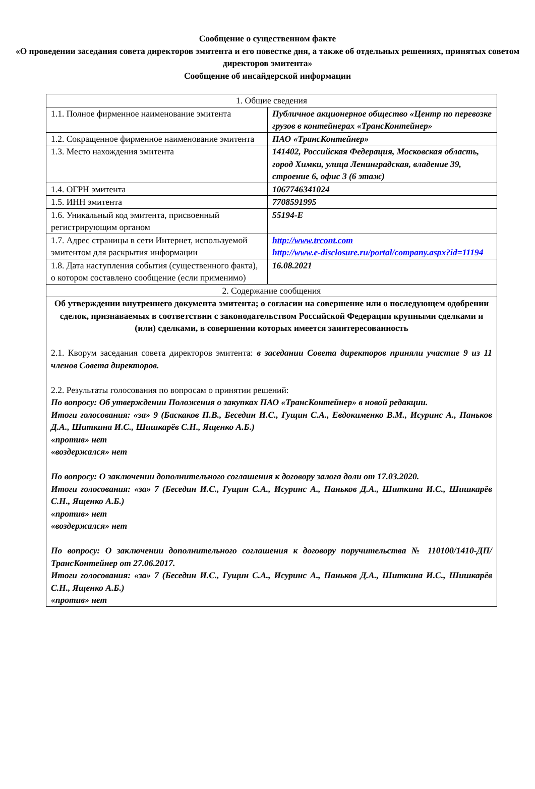Сообщение о существенном факте
«О проведении заседания совета директоров эмитента и его повестке дня, а также об отдельных решениях, принятых советом директоров эмитента»
Сообщение об инсайдерской информации
| 1. Общие сведения | |
| 1.1. Полное фирменное наименование эмитента | Публичное акционерное общество «Центр по перевозке грузов в контейнерах «ТрансКонтейнер» |
| 1.2. Сокращенное фирменное наименование эмитента | ПАО «ТрансКонтейнер» |
| 1.3. Место нахождения эмитента | 141402, Российская Федерация, Московская область, город Химки, улица Ленинградская, владение 39, строение 6, офис 3 (6 этаж) |
| 1.4. ОГРН эмитента | 1067746341024 |
| 1.5. ИНН эмитента | 7708591995 |
| 1.6. Уникальный код эмитента, присвоенный регистрирующим органом | 55194-E |
| 1.7. Адрес страницы в сети Интернет, используемой эмитентом для раскрытия информации | http://www.trcont.com http://www.e-disclosure.ru/portal/company.aspx?id=11194 |
| 1.8. Дата наступления события (существенного факта), о котором составлено сообщение (если применимо) | 16.08.2021 |
| 2. Содержание сообщения | |
| Об утверждении внутреннего документа эмитента; о согласии на совершение или о последующем одобрении сделок, признаваемых в соответствии с законодательством Российской Федерации крупными сделками и (или) сделками, в совершении которых имеется заинтересованность 2.1. Кворум заседания совета директоров эмитента: в заседании Совета директоров приняли участие 9 из 11 членов Совета директоров. 2.2. Результаты голосования по вопросам о принятии решений: По вопросу: Об утверждении Положения о закупках ПАО «ТрансКонтейнер» в новой редакции. Итоги голосования: «за» 9 (Баскаков П.В., Беседин И.С., Гущин С.А., Евдокименко В.М., Исуринс А., Паньков Д.А., Шиткина И.С., Шишкарёв С.Н., Ященко А.Б.) «против» нет «воздержался» нет По вопросу: О заключении дополнительного соглашения к договору залога доли от 17.03.2020. Итоги голосования: «за» 7 (Беседин И.С., Гущин С.А., Исуринс А., Паньков Д.А., Шиткина И.С., Шишкарёв С.Н., Ященко А.Б.) «против» нет «воздержался» нет По вопросу: О заключении дополнительного соглашения к договору поручительства № 110100/1410-ДП/ТрансКонтейнер от 27.06.2017. Итоги голосования: «за» 7 (Беседин И.С., Гущин С.А., Исуринс А., Паньков Д.А., Шиткина И.С., Шишкарёв С.Н., Ященко А.Б.) «против» нет | |